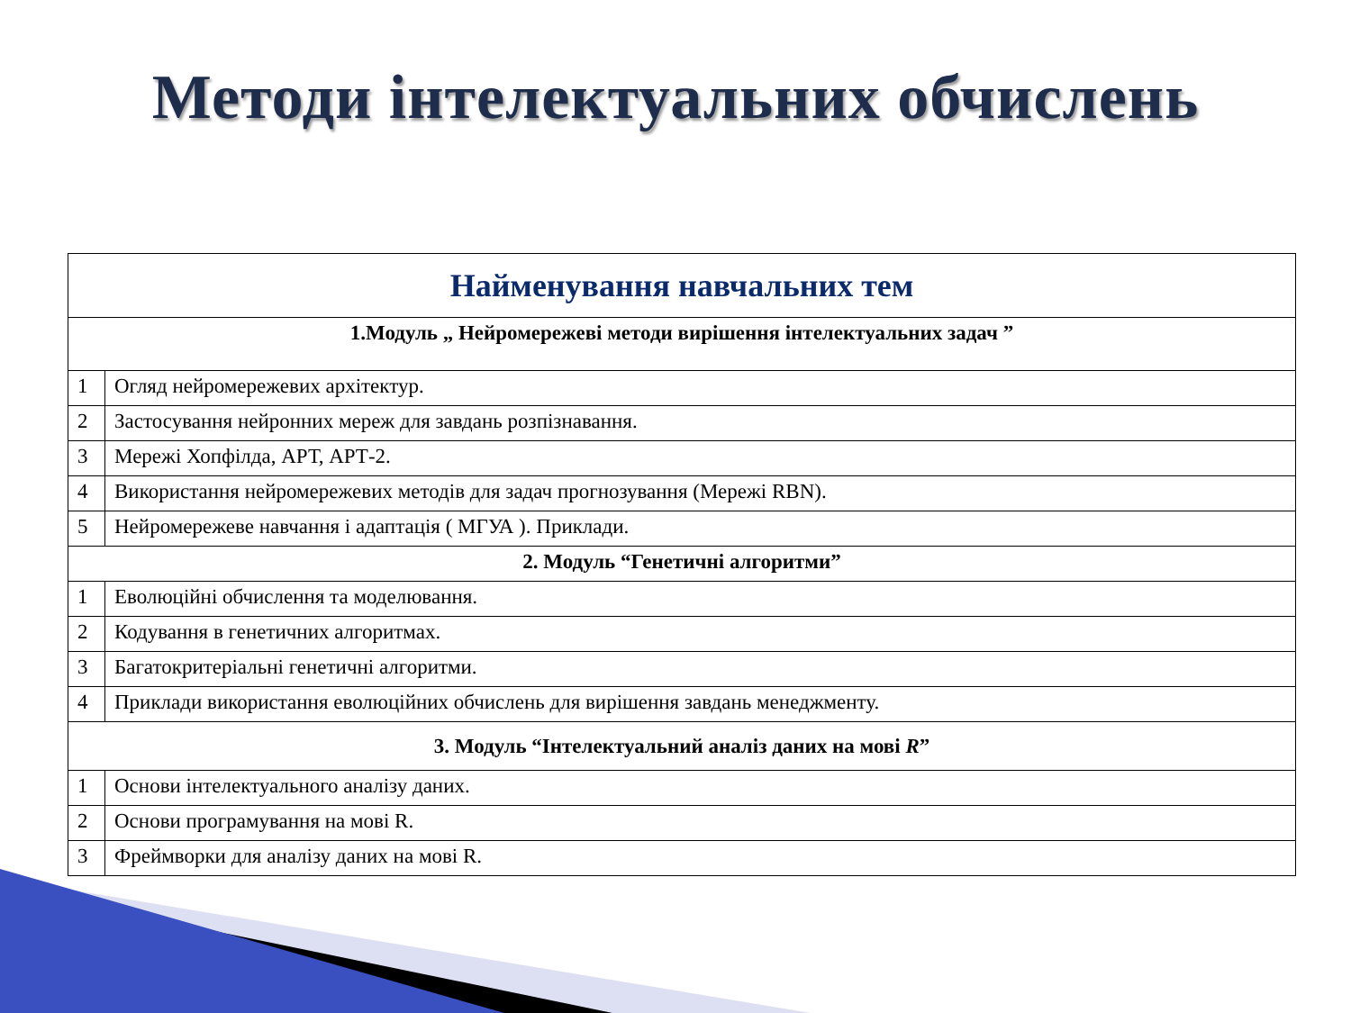Методи інтелектуальних обчислень
| Найменування навчальних тем | |
| --- | --- |
| 1.Модуль „ Нейромережеві методи вирішення інтелектуальних задач ” | |
| 1 | Огляд нейромережевих архітектур. |
| 2 | Застосування нейронних мереж для завдань розпізнавання. |
| 3 | Мережі Хопфілда, АРТ, АРТ-2. |
| 4 | Використання нейромережевих методів для задач прогнозування (Мережі RBN). |
| 5 | Нейромережеве навчання і адаптація ( МГУА ). Приклади. |
| 2. Модуль “Генетичні алгоритми” | |
| 1 | Еволюційні обчислення та моделювання. |
| 2 | Кодування в генетичних алгоритмах. |
| 3 | Багатокритеріальні генетичні алгоритми. |
| 4 | Приклади використання еволюційних обчислень для вирішення завдань менеджменту. |
| 3. Модуль “Інтелектуальний аналіз даних на мові R ” | |
| 1 | Основи інтелектуального аналізу даних. |
| 2 | Основи програмування на мові R. |
| 3 | Фреймворки для аналізу даних на мові R. |